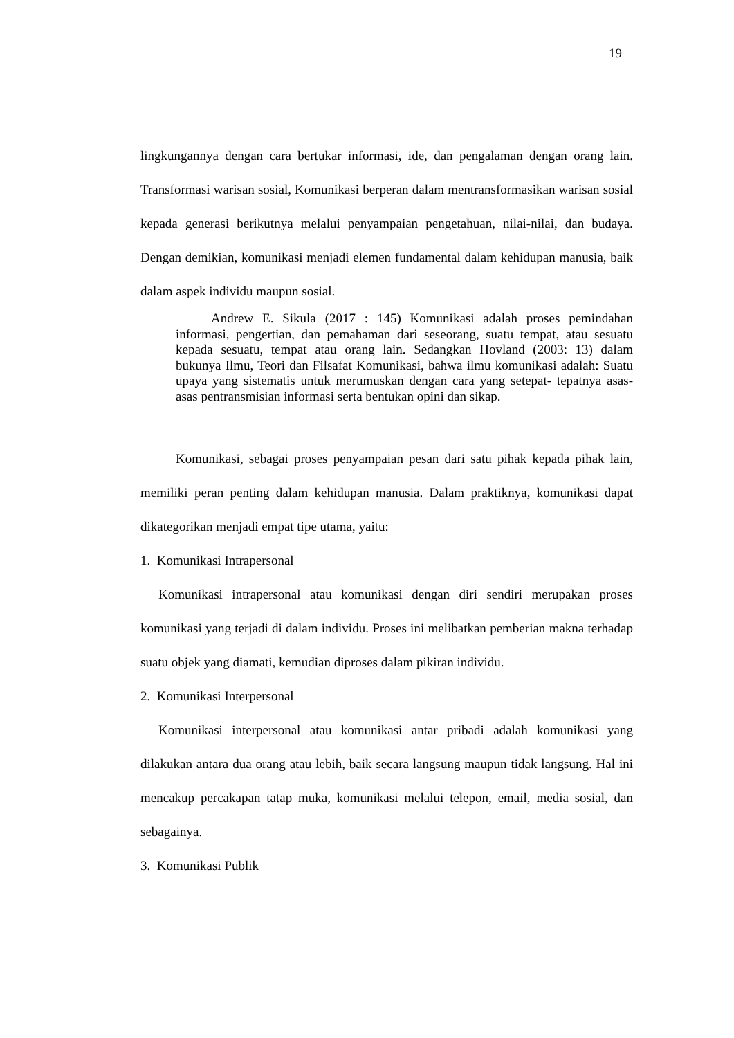19
lingkungannya dengan cara bertukar informasi, ide, dan pengalaman dengan orang lain. Transformasi warisan sosial, Komunikasi berperan dalam mentransformasikan warisan sosial kepada generasi berikutnya melalui penyampaian pengetahuan, nilai-nilai, dan budaya. Dengan demikian, komunikasi menjadi elemen fundamental dalam kehidupan manusia, baik dalam aspek individu maupun sosial.
Andrew E. Sikula (2017 : 145) Komunikasi adalah proses pemindahan informasi, pengertian, dan pemahaman dari seseorang, suatu tempat, atau sesuatu kepada sesuatu, tempat atau orang lain. Sedangkan Hovland (2003: 13) dalam bukunya Ilmu, Teori dan Filsafat Komunikasi, bahwa ilmu komunikasi adalah: Suatu upaya yang sistematis untuk merumuskan dengan cara yang setepat- tepatnya asas- asas pentransmisian informasi serta bentukan opini dan sikap.
Komunikasi, sebagai proses penyampaian pesan dari satu pihak kepada pihak lain, memiliki peran penting dalam kehidupan manusia. Dalam praktiknya, komunikasi dapat dikategorikan menjadi empat tipe utama, yaitu:
1. Komunikasi Intrapersonal
Komunikasi intrapersonal atau komunikasi dengan diri sendiri merupakan proses komunikasi yang terjadi di dalam individu. Proses ini melibatkan pemberian makna terhadap suatu objek yang diamati, kemudian diproses dalam pikiran individu.
2. Komunikasi Interpersonal
Komunikasi interpersonal atau komunikasi antar pribadi adalah komunikasi yang dilakukan antara dua orang atau lebih, baik secara langsung maupun tidak langsung. Hal ini mencakup percakapan tatap muka, komunikasi melalui telepon, email, media sosial, dan sebagainya.
3. Komunikasi Publik